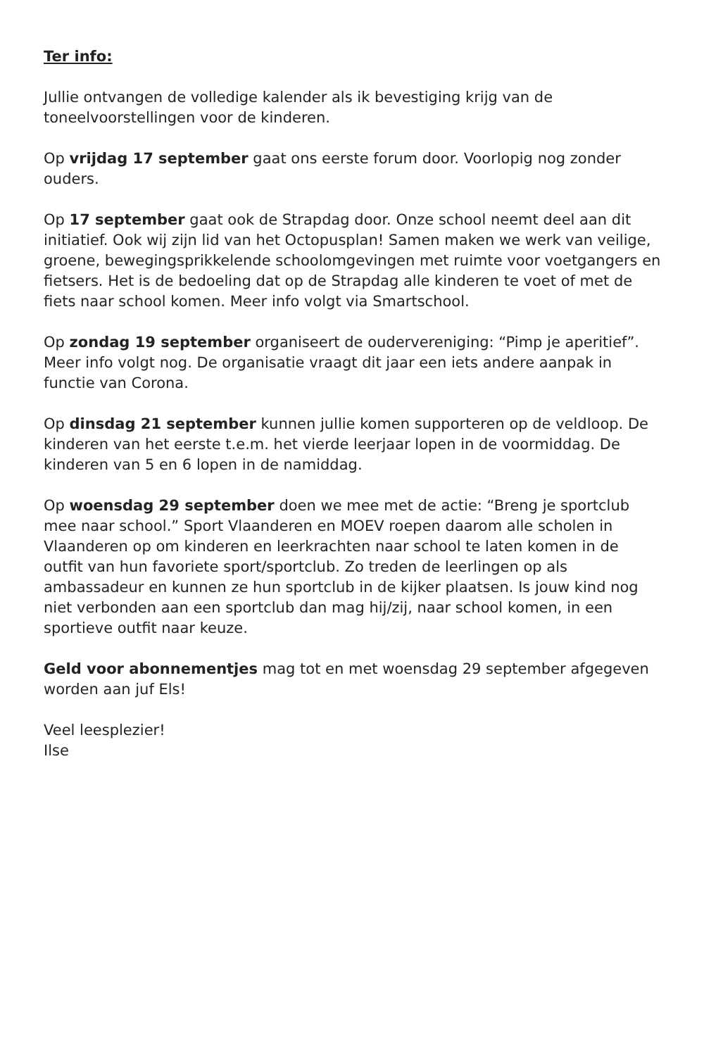Ter info:
Jullie ontvangen de volledige kalender als ik bevestiging krijg van de toneelvoorstellingen voor de kinderen.
Op vrijdag 17 september gaat ons eerste forum door. Voorlopig nog zonder ouders.
Op 17 september gaat ook de Strapdag door. Onze school neemt deel aan dit initiatief. Ook wij zijn lid van het Octopusplan! Samen maken we werk van veilige, groene, bewegingsprikkelende schoolomgevingen met ruimte voor voetgangers en fietsers. Het is de bedoeling dat op de Strapdag alle kinderen te voet of met de fiets naar school komen. Meer info volgt via Smartschool.
Op zondag 19 september organiseert de oudervereniging: “Pimp je aperitief”. Meer info volgt nog. De organisatie vraagt dit jaar een iets andere aanpak in functie van Corona.
Op dinsdag 21 september kunnen jullie komen supporteren op de veldloop. De kinderen van het eerste t.e.m. het vierde leerjaar lopen in de voormiddag. De kinderen van 5 en 6 lopen in de namiddag.
Op woensdag 29 september doen we mee met de actie: “Breng je sportclub mee naar school.” Sport Vlaanderen en MOEV roepen daarom alle scholen in Vlaanderen op om kinderen en leerkrachten naar school te laten komen in de outfit van hun favoriete sport/sportclub. Zo treden de leerlingen op als ambassadeur en kunnen ze hun sportclub in de kijker plaatsen. Is jouw kind nog niet verbonden aan een sportclub dan mag hij/zij, naar school komen, in een sportieve outfit naar keuze.
Geld voor abonnementjes mag tot en met woensdag 29 september afgegeven worden aan juf Els!
Veel leesplezier!
Ilse